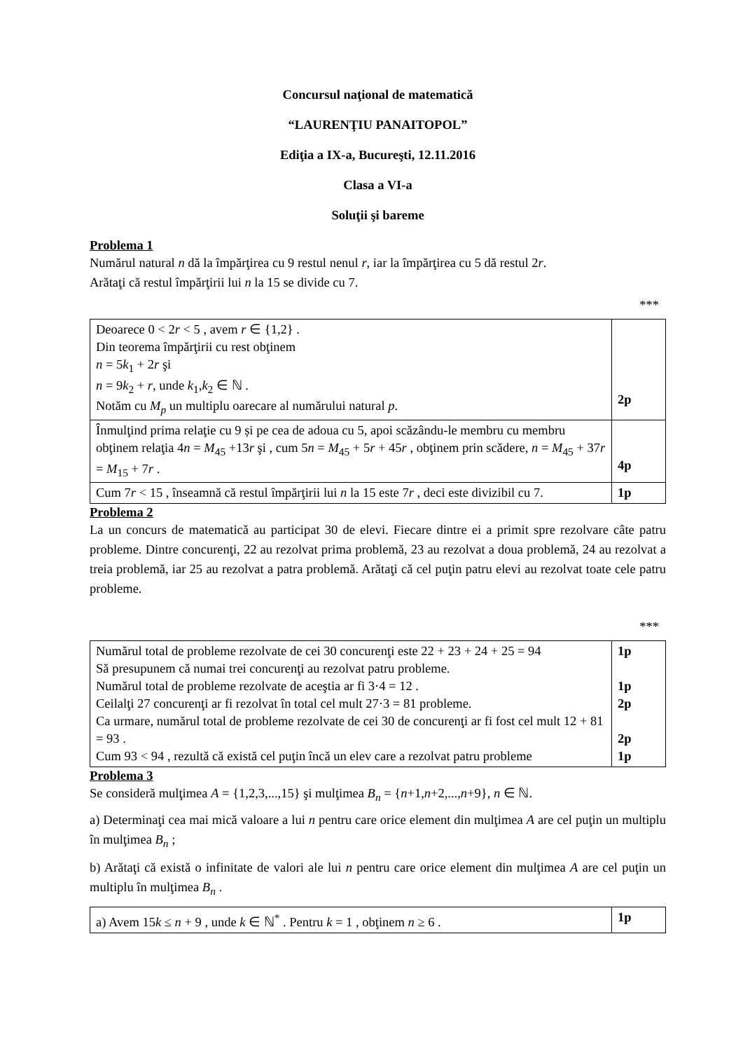Concursul naţional de matematică
“LAURENŢIU PANAITOPOL”
Ediţia a IX-a, Bucureşti, 12.11.2016
Clasa a VI-a
Soluţii şi bareme
Problema 1
Numărul natural n dă la împărţirea cu 9 restul nenul r, iar la împărţirea cu 5 dă restul 2r.
Arătaţi că restul împărţirii lui n la 15 se divide cu 7.
***
| Deoarece 0 < 2 r < 5 , avem r ∈ {1,2} . Din teorema împărţirii cu rest obţinem n = 5 k<sub>1</sub> + 2 r şi n = 9 k<sub>2</sub> + r , unde k<sub>1</sub>, k<sub>2</sub> ∈ ℕ . Notăm cu M<sub>p</sub> un multiplu oarecare al numărului natural p . | 2p |
| Înmulţind prima relaţie cu 9 și pe cea de adoua cu 5, apoi scăzându-le membru cu membru obţinem relaţia 4 n = M<sub>45</sub> +13 r şi , cum 5 n = M<sub>45</sub> + 5 r + 45 r , obţinem prin scădere, n = M<sub>45</sub> + 37 r = M<sub>15</sub> + 7 r . | 4p |
| Cum 7 r < 15 , înseamnă că restul împărţirii lui n la 15 este 7 r , deci este divizibil cu 7. | 1p |
Problema 2
La un concurs de matematică au participat 30 de elevi. Fiecare dintre ei a primit spre rezolvare câte patru probleme. Dintre concurenţi, 22 au rezolvat prima problemă, 23 au rezolvat a doua problemă, 24 au rezolvat a treia problemă, iar 25 au rezolvat a patra problemă. Arătaţi că cel puţin patru elevi au rezolvat toate cele patru probleme.
***
| Numărul total de probleme rezolvate de cei 30 concurenţi este 22 + 23 + 24 + 25 = 94 Să presupunem că numai trei concurenţi au rezolvat patru probleme. Numărul total de probleme rezolvate de aceştia ar fi 3·4 = 12 . Ceilalţi 27 concurenţi ar fi rezolvat în total cel mult 27·3 = 81 probleme. Ca urmare, numărul total de probleme rezolvate de cei 30 de concurenţi ar fi fost cel mult 12 + 81 = 93 . Cum 93 < 94 , rezultă că există cel puţin încă un elev care a rezolvat patru probleme | 1p 1p 2p 2p 1p |
Problema 3
Se consideră mulţimea A = {1,2,3,...,15} şi mulţimea B<sub>n</sub> = {n+1,n+2,...,n+9}, n ∈ ℕ.
a) Determinaţi cea mai mică valoare a lui n pentru care orice element din mulţimea A are cel puţin un multiplu în mulţimea B<sub>n</sub> ;
b) Arătaţi că există o infinitate de valori ale lui n pentru care orice element din mulţimea A are cel puţin un multiplu în mulţimea B<sub>n</sub> .
| a) Avem 15 k ≤ n + 9 , unde k ∈ ℕ<sup>*</sup> . Pentru k = 1 , obţinem n ≥ 6 . | 1p |